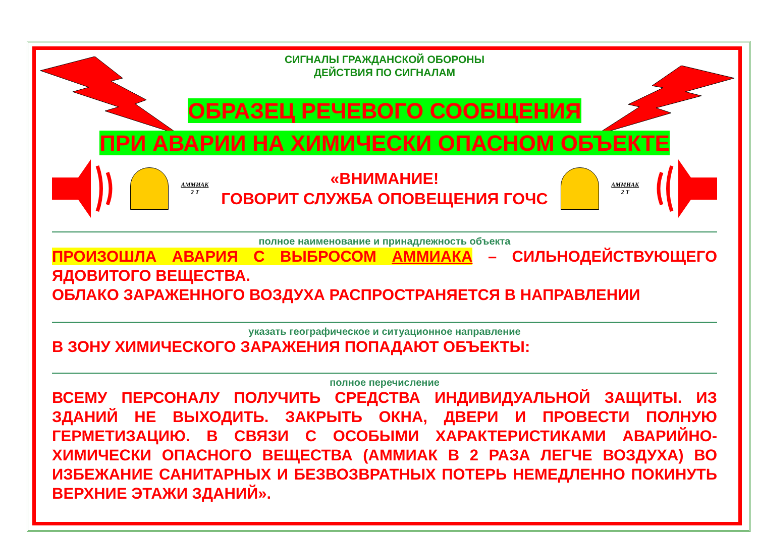СИГНАЛЫ ГРАЖДАНСКОЙ ОБОРОНЫ
ДЕЙСТВИЯ ПО СИГНАЛАМ
ОБРАЗЕЦ РЕЧЕВОГО СООБЩЕНИЯ
ПРИ АВАРИИ НА ХИМИЧЕСКИ ОПАСНОМ ОБЪЕКТЕ
АММИАК
2 Т
«ВНИМАНИЕ!
ГОВОРИТ СЛУЖБА ОПОВЕЩЕНИЯ ГОЧС
АММИАК
2 Т
полное наименование и принадлежность объекта
ПРОИЗОШЛА АВАРИЯ С ВЫБРОСОМ АММИАКА – СИЛЬНОДЕЙСТВУЮЩЕГО ЯДОВИТОГО ВЕЩЕСТВА.
ОБЛАКО ЗАРАЖЕННОГО ВОЗДУХА РАСПРОСТРАНЯЕТСЯ В НАПРАВЛЕНИИ
указать географическое и ситуационное направление
В ЗОНУ ХИМИЧЕСКОГО ЗАРАЖЕНИЯ ПОПАДАЮТ ОБЪЕКТЫ:
полное перечисление
ВСЕМУ ПЕРСОНАЛУ ПОЛУЧИТЬ СРЕДСТВА ИНДИВИДУАЛЬНОЙ ЗАЩИТЫ. ИЗ ЗДАНИЙ НЕ ВЫХОДИТЬ. ЗАКРЫТЬ ОКНА, ДВЕРИ И ПРОВЕСТИ ПОЛНУЮ ГЕРМЕТИЗАЦИЮ. В СВЯЗИ С ОСОБЫМИ ХАРАКТЕРИСТИКАМИ АВАРИЙНО-ХИМИЧЕСКИ ОПАСНОГО ВЕЩЕСТВА (АММИАК В 2 РАЗА ЛЕГЧЕ ВОЗДУХА) ВО ИЗБЕЖАНИЕ САНИТАРНЫХ И БЕЗВОЗВРАТНЫХ ПОТЕРЬ НЕМЕДЛЕННО ПОКИНУТЬ ВЕРХНИЕ ЭТАЖИ ЗДАНИЙ».